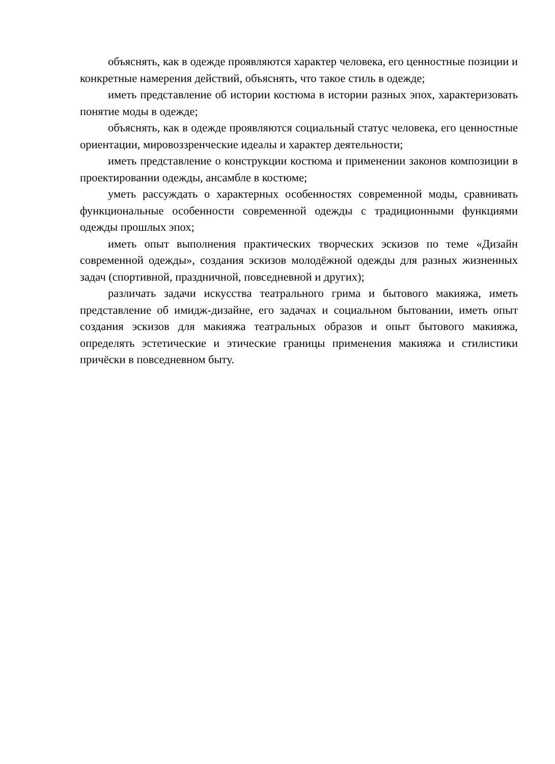объяснять, как в одежде проявляются характер человека, его ценностные позиции и конкретные намерения действий, объяснять, что такое стиль в одежде;
иметь представление об истории костюма в истории разных эпох, характеризовать понятие моды в одежде;
объяснять, как в одежде проявляются социальный статус человека, его ценностные ориентации, мировоззренческие идеалы и характер деятельности;
иметь представление о конструкции костюма и применении законов композиции в проектировании одежды, ансамбле в костюме;
уметь рассуждать о характерных особенностях современной моды, сравнивать функциональные особенности современной одежды с традиционными функциями одежды прошлых эпох;
иметь опыт выполнения практических творческих эскизов по теме «Дизайн современной одежды», создания эскизов молодёжной одежды для разных жизненных задач (спортивной, праздничной, повседневной и других);
различать задачи искусства театрального грима и бытового макияжа, иметь представление об имидж-дизайне, его задачах и социальном бытовании, иметь опыт создания эскизов для макияжа театральных образов и опыт бытового макияжа, определять эстетические и этические границы применения макияжа и стилистики причёски в повседневном быту.